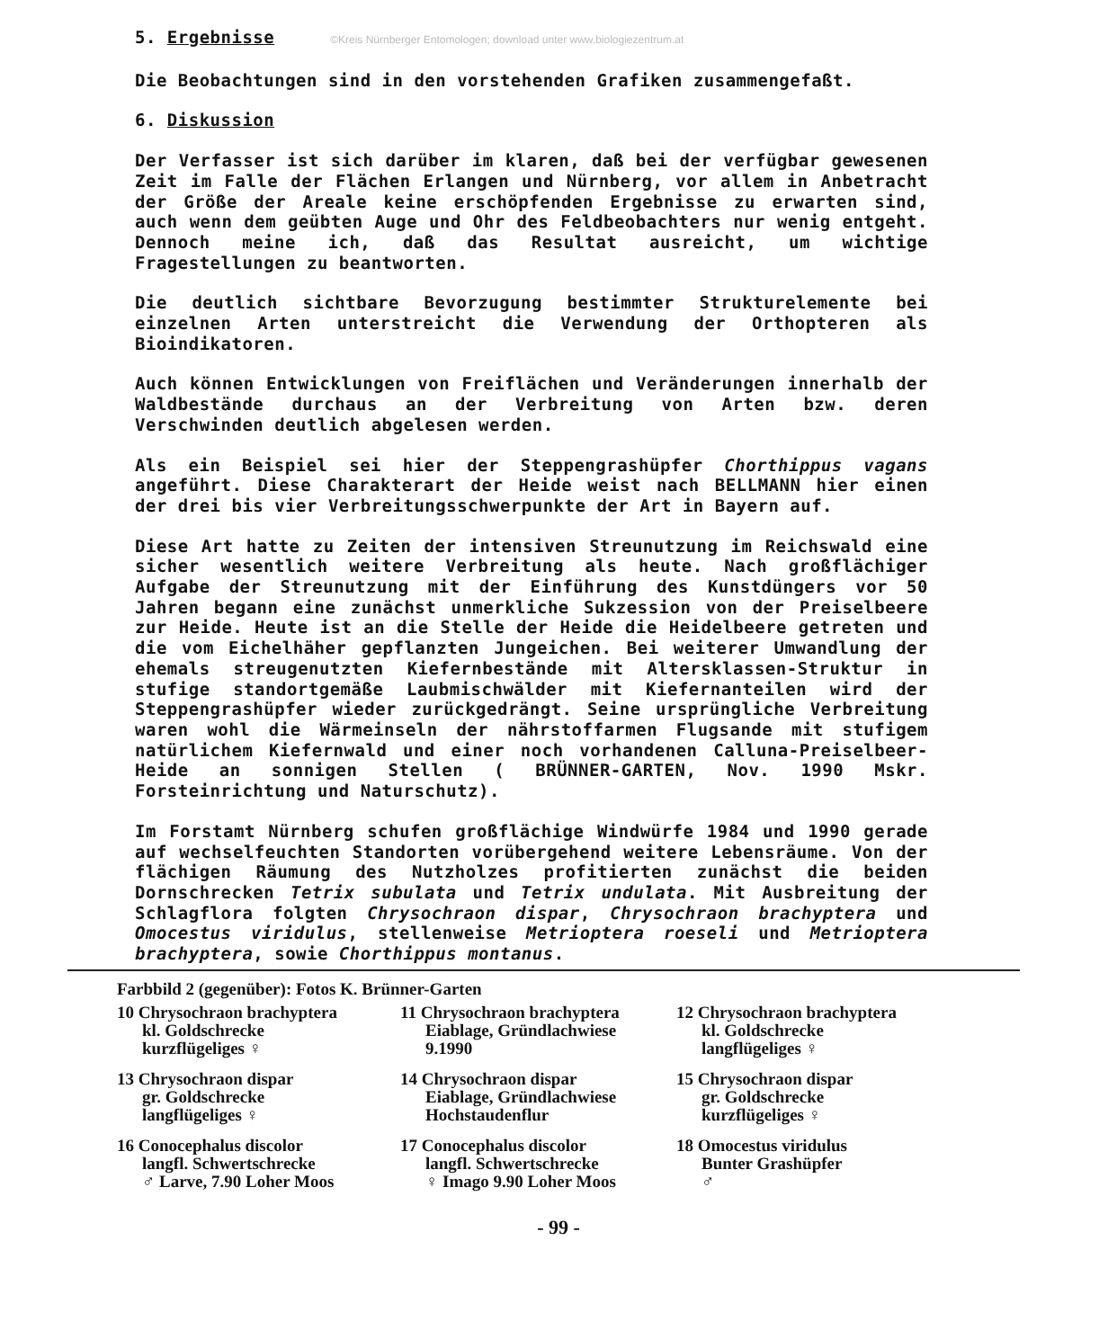5. Ergebnisse ©Kreis Nürnberger Entomologen; download unter www.biologiezentrum.at
Die Beobachtungen sind in den vorstehenden Grafiken zusammengefaßt.
6. Diskussion
Der Verfasser ist sich darüber im klaren, daß bei der verfügbar gewesenen Zeit im Falle der Flächen Erlangen und Nürnberg, vor allem in Anbetracht der Größe der Areale keine erschöpfenden Ergebnisse zu erwarten sind, auch wenn dem geübten Auge und Ohr des Feldbeobachters nur wenig entgeht. Dennoch meine ich, daß das Resultat ausreicht, um wichtige Fragestellungen zu beantworten.
Die deutlich sichtbare Bevorzugung bestimmter Strukturelemente bei einzelnen Arten unterstreicht die Verwendung der Orthopteren als Bioindikatoren.
Auch können Entwicklungen von Freiflächen und Veränderungen innerhalb der Waldbestände durchaus an der Verbreitung von Arten bzw. deren Verschwinden deutlich abgelesen werden.
Als ein Beispiel sei hier der Steppengrashüpfer Chorthippus vagans angeführt. Diese Charakterart der Heide weist nach BELLMANN hier einen der drei bis vier Verbreitungsschwerpunkte der Art in Bayern auf.
Diese Art hatte zu Zeiten der intensiven Streunutzung im Reichswald eine sicher wesentlich weitere Verbreitung als heute. Nach großflächiger Aufgabe der Streunutzung mit der Einführung des Kunstdüngers vor 50 Jahren begann eine zunächst unmerkliche Sukzession von der Preiselbeere zur Heide. Heute ist an die Stelle der Heide die Heidelbeere getreten und die vom Eichelhäher gepflanzten Jungeichen. Bei weiterer Umwandlung der ehemals streugenutzten Kiefernbestände mit Altersklassen-Struktur in stufige standortgemäße Laubmischwälder mit Kiefernanteilen wird der Steppengrashüpfer wieder zurückgedrängt. Seine ursprüngliche Verbreitung waren wohl die Wärmeinseln der nährstoffarmen Flugsande mit stufigem natürlichem Kiefernwald und einer noch vorhandenen Calluna-Preiselbeer-Heide an sonnigen Stellen ( BRÜNNER-GARTEN, Nov. 1990 Mskr. Forsteinrichtung und Naturschutz).
Im Forstamt Nürnberg schufen großflächige Windwürfe 1984 und 1990 gerade auf wechselfeuchten Standorten vorübergehend weitere Lebensräume. Von der flächigen Räumung des Nutzholzes profitierten zunächst die beiden Dornschrecken Tetrix subulata und Tetrix undulata. Mit Ausbreitung der Schlagflora folgten Chrysochraon dispar, Chrysochraon brachyptera und Omocestus viridulus, stellenweise Metrioptera roeseli und Metrioptera brachyptera, sowie Chorthippus montanus.
Farbbild 2 (gegenüber): Fotos K. Brünner-Garten
10 Chrysochraon brachyptera
kl. Goldschrecke
kurzflügeliges ♀
11 Chrysochraon brachyptera
Eiablage, Gründlachwiese
9.1990
12 Chrysochraon brachyptera
kl. Goldschrecke
langflügeliges ♀
13 Chrysochraon dispar
gr. Goldschrecke
langflügeliges ♀
14 Chrysochraon dispar
Eiablage, Gründlachwiese
Hochstaudenflur
15 Chrysochraon dispar
gr. Goldschrecke
kurzflügeliges ♀
16 Conocephalus discolor
langfl. Schwertschrecke
♂ Larve, 7.90 Loher Moos
17 Conocephalus discolor
langfl. Schwertschrecke
♀ Imago 9.90 Loher Moos
18 Omocestus viridulus
Bunter Grashüpfer
♂
- 99 -